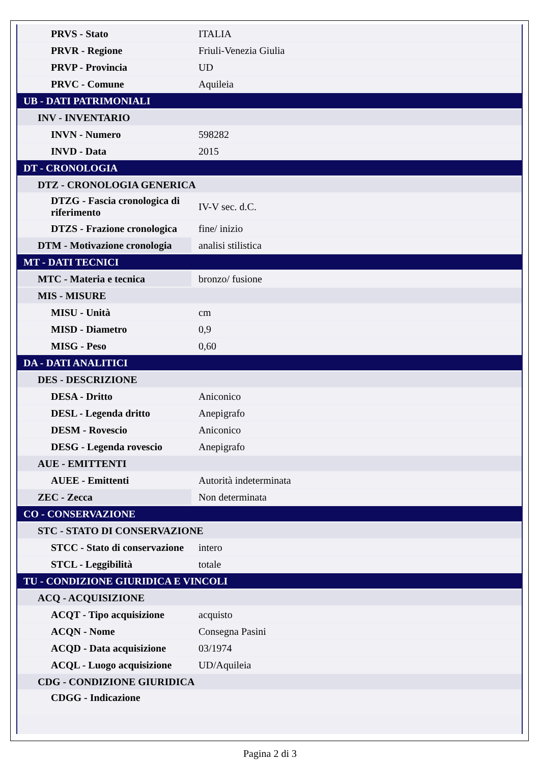| PRVS - Stato | ITALIA |
| PRVR - Regione | Friuli-Venezia Giulia |
| PRVP - Provincia | UD |
| PRVC - Comune | Aquileia |
| UB - DATI PATRIMONIALI | |
| INV - INVENTARIO | |
| INVN - Numero | 598282 |
| INVD - Data | 2015 |
| DT - CRONOLOGIA | |
| DTZ - CRONOLOGIA GENERICA | |
| DTZG - Fascia cronologica di riferimento | IV-V sec. d.C. |
| DTZS - Frazione cronologica | fine/ inizio |
| DTM - Motivazione cronologia | analisi stilistica |
| MT - DATI TECNICI | |
| MTC - Materia e tecnica | bronzo/ fusione |
| MIS - MISURE | |
| MISU - Unità | cm |
| MISD - Diametro | 0,9 |
| MISG - Peso | 0,60 |
| DA - DATI ANALITICI | |
| DES - DESCRIZIONE | |
| DESA - Dritto | Aniconico |
| DESL - Legenda dritto | Anepigrafo |
| DESM - Rovescio | Aniconico |
| DESG - Legenda rovescio | Anepigrafo |
| AUE - EMITTENTI | |
| AUEE - Emittenti | Autorità indeterminata |
| ZEC - Zecca | Non determinata |
| CO - CONSERVAZIONE | |
| STC - STATO DI CONSERVAZIONE | |
| STCC - Stato di conservazione | intero |
| STCL - Leggibilità | totale |
| TU - CONDIZIONE GIURIDICA E VINCOLI | |
| ACQ - ACQUISIZIONE | |
| ACQT - Tipo acquisizione | acquisto |
| ACQN - Nome | Consegna Pasini |
| ACQD - Data acquisizione | 03/1974 |
| ACQL - Luogo acquisizione | UD/Aquileia |
| CDG - CONDIZIONE GIURIDICA | |
| CDGG - Indicazione | |
Pagina 2 di 3